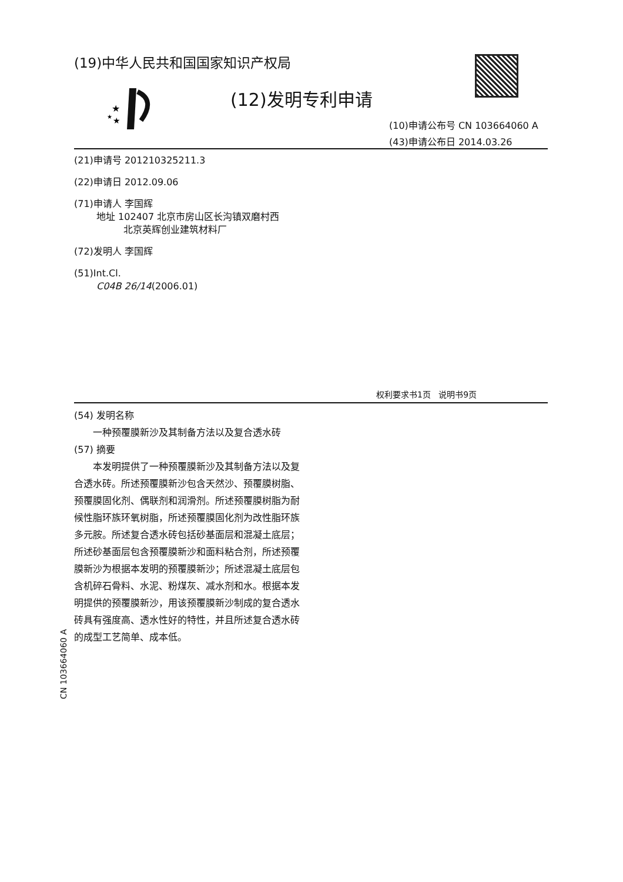(19)中华人民共和国国家知识产权局
★
★
★
(12)发明专利申请
(10)申请公布号 CN 103664060 A
(43)申请公布日 2014.03.26
(21)申请号 201210325211.3
(22)申请日 2012.09.06
(71)申请人 李国辉
地址 102407 北京市房山区长沟镇双磨村西
北京英辉创业建筑材料厂
(72)发明人 李国辉
(51)Int.Cl.
C04B 26/14(2006.01)
权利要求书1页 说明书9页
(54) 发明名称
  一种预覆膜新沙及其制备方法以及复合透水砖
(57) 摘要
  本发明提供了一种预覆膜新沙及其制备方法以及复合透水砖。所述预覆膜新沙包含天然沙、预覆膜树脂、预覆膜固化剂、偶联剂和润滑剂。所述预覆膜树脂为耐候性脂环族环氧树脂，所述预覆膜固化剂为改性脂环族多元胺。所述复合透水砖包括砂基面层和混凝土底层；所述砂基面层包含预覆膜新沙和面料粘合剂，所述预覆膜新沙为根据本发明的预覆膜新沙；所述混凝土底层包含机碎石骨料、水泥、粉煤灰、减水剂和水。根据本发明提供的预覆膜新沙，用该预覆膜新沙制成的复合透水砖具有强度高、透水性好的特性，并且所述复合透水砖的成型工艺简单、成本低。
CN 103664060 A